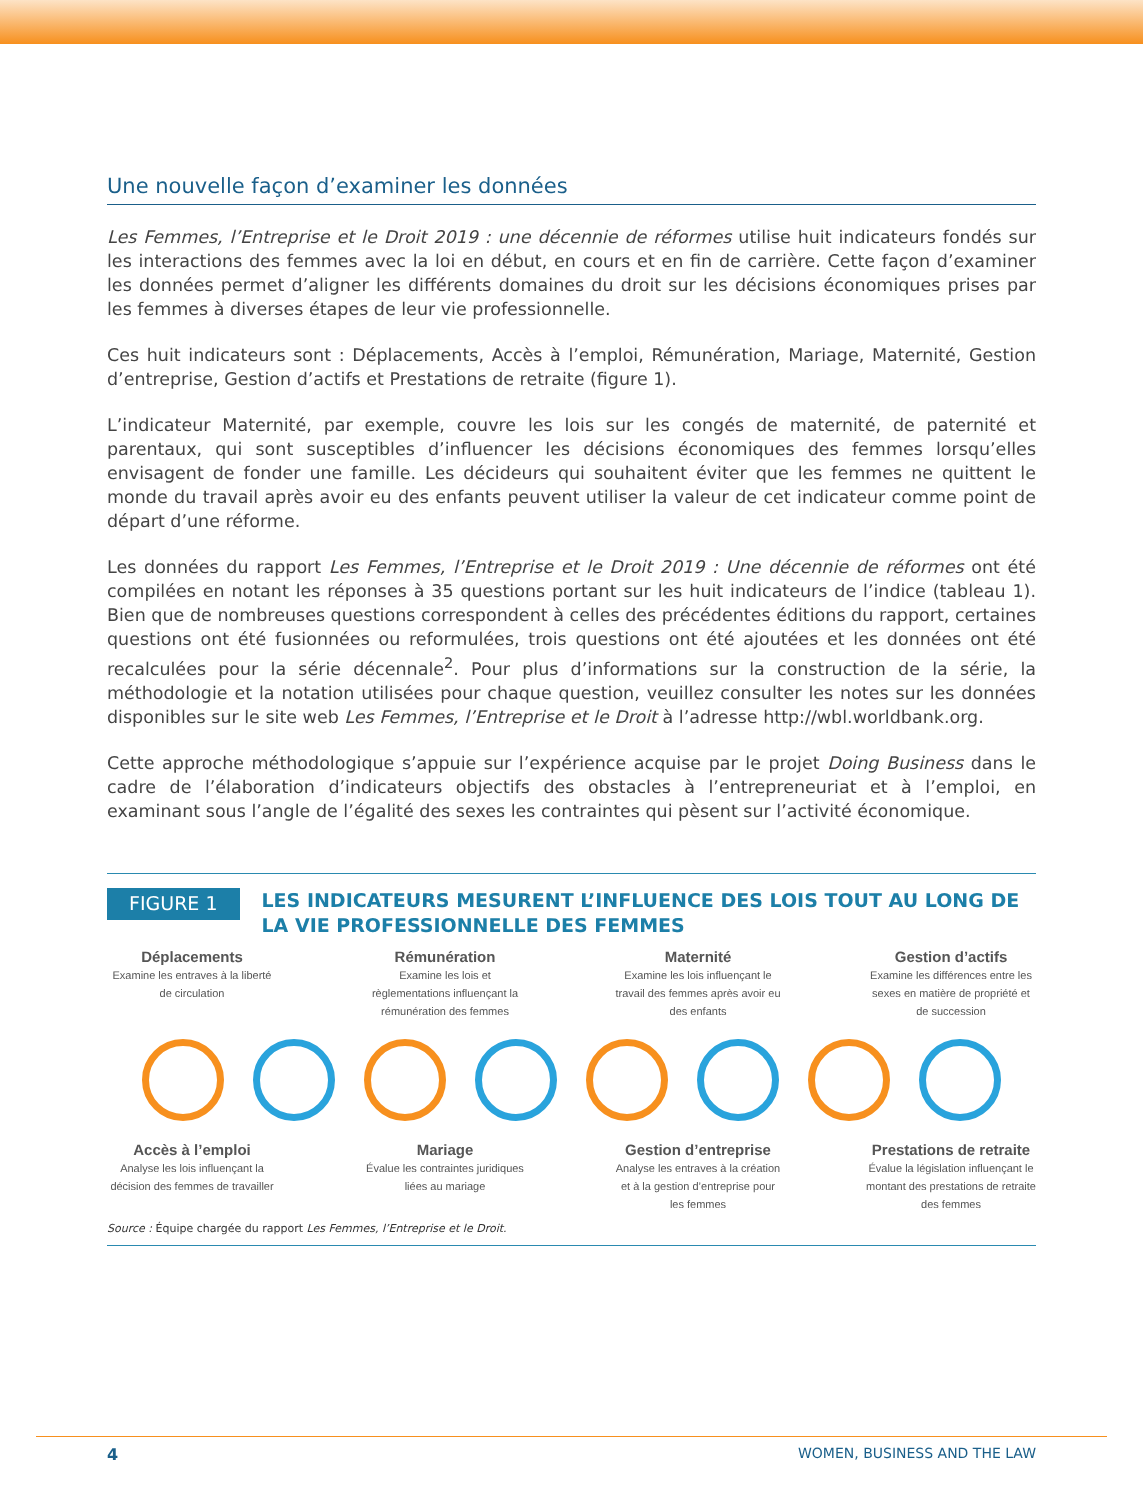Une nouvelle façon d’examiner les données
Les Femmes, l’Entreprise et le Droit 2019 : une décennie de réformes utilise huit indicateurs fondés sur les interactions des femmes avec la loi en début, en cours et en fin de carrière. Cette façon d’examiner les données permet d’aligner les différents domaines du droit sur les décisions économiques prises par les femmes à diverses étapes de leur vie professionnelle.
Ces huit indicateurs sont : Déplacements, Accès à l’emploi, Rémunération, Mariage, Maternité, Gestion d’entreprise, Gestion d’actifs et Prestations de retraite (figure 1).
L’indicateur Maternité, par exemple, couvre les lois sur les congés de maternité, de paternité et parentaux, qui sont susceptibles d’influencer les décisions économiques des femmes lorsqu’elles envisagent de fonder une famille. Les décideurs qui souhaitent éviter que les femmes ne quittent le monde du travail après avoir eu des enfants peuvent utiliser la valeur de cet indicateur comme point de départ d’une réforme.
Les données du rapport Les Femmes, l’Entreprise et le Droit 2019 : Une décennie de réformes ont été compilées en notant les réponses à 35 questions portant sur les huit indicateurs de l’indice (tableau 1). Bien que de nombreuses questions correspondent à celles des précédentes éditions du rapport, certaines questions ont été fusionnées ou reformulées, trois questions ont été ajoutées et les données ont été recalculées pour la série décennale<sup>2</sup>. Pour plus d’informations sur la construction de la série, la méthodologie et la notation utilisées pour chaque question, veuillez consulter les notes sur les données disponibles sur le site web Les Femmes, l’Entreprise et le Droit à l’adresse http://wbl.worldbank.org.
Cette approche méthodologique s’appuie sur l’expérience acquise par le projet Doing Business dans le cadre de l’élaboration d’indicateurs objectifs des obstacles à l’entrepreneuriat et à l’emploi, en examinant sous l’angle de l’égalité des sexes les contraintes qui pèsent sur l’activité économique.
FIGURE 1
LES INDICATEURS MESURENT L’INFLUENCE DES LOIS TOUT AU LONG DE LA VIE PROFESSIONNELLE DES FEMMES
Déplacements
Examine les entraves à la liberté de circulation
Rémunération
Examine les lois et règlementations influençant la rémunération des femmes
Maternité
Examine les lois influençant le travail des femmes après avoir eu des enfants
Gestion d’actifs
Examine les différences entre les sexes en matière de propriété et de succession
Accès à l’emploi
Analyse les lois influençant la décision des femmes de travailler
Mariage
Évalue les contraintes juridiques liées au mariage
Gestion d’entreprise
Analyse les entraves à la création et à la gestion d’entreprise pour les femmes
Prestations de retraite
Évalue la législation influençant le montant des prestations de retraite des femmes
Source : Équipe chargée du rapport Les Femmes, l’Entreprise et le Droit.
4 WOMEN, BUSINESS AND THE LAW